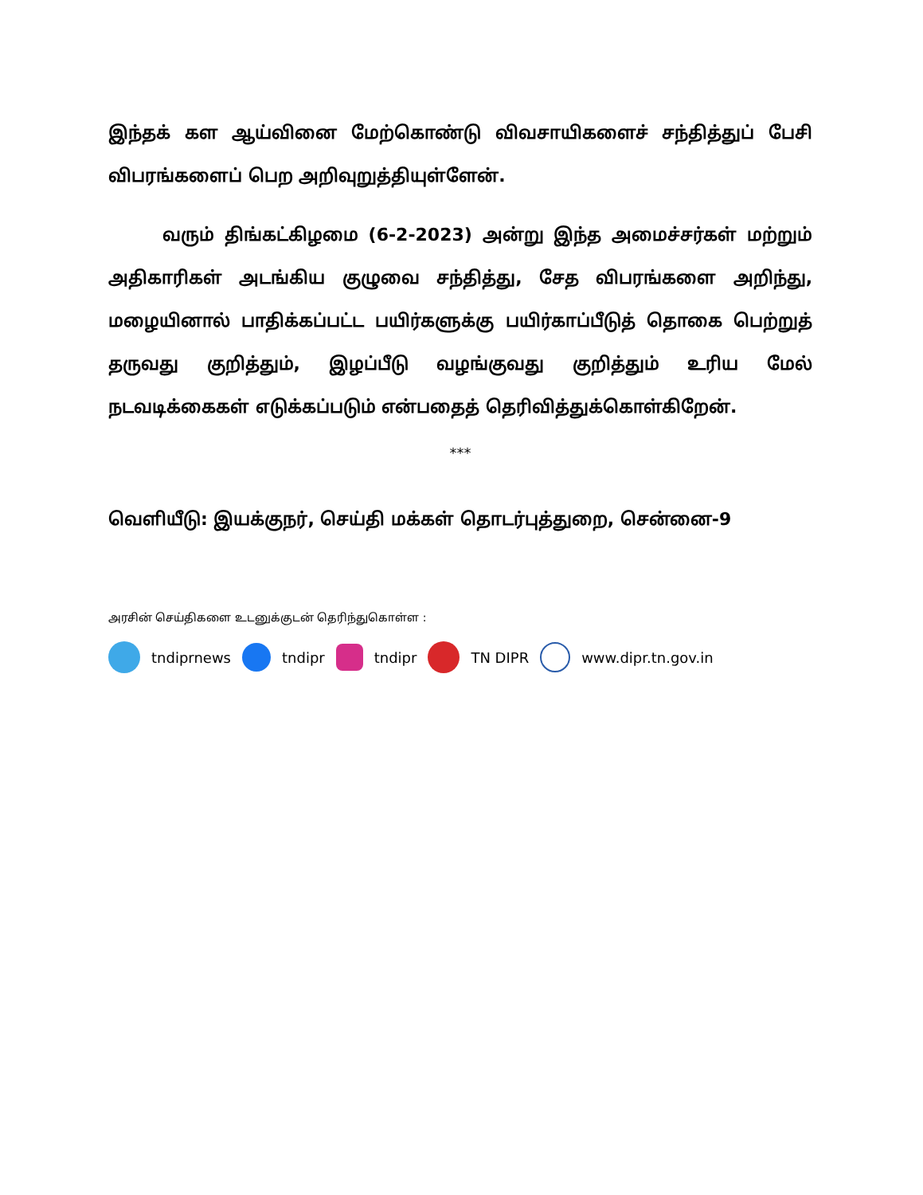இந்தக் கள ஆய்வினை மேற்கொண்டு விவசாயிகளைச் சந்தித்துப் பேசி விபரங்களைப் பெற அறிவுறுத்தியுள்ளேன்.
வரும் திங்கட்கிழமை (6-2-2023) அன்று இந்த அமைச்சர்கள் மற்றும் அதிகாரிகள் அடங்கிய குழுவை சந்தித்து, சேத விபரங்களை அறிந்து, மழையினால் பாதிக்கப்பட்ட பயிர்களுக்கு பயிர்காப்பீடுத் தொகை பெற்றுத் தருவது குறித்தும், இழப்பீடு வழங்குவது குறித்தும் உரிய மேல் நடவடிக்கைகள் எடுக்கப்படும் என்பதைத் தெரிவித்துக்கொள்கிறேன்.
***
வெளியீடு: இயக்குநர், செய்தி மக்கள் தொடர்புத்துறை, சென்னை-9
அரசின் செய்திகளை உடனுக்குடன் தெரிந்துகொள்ள :
tndiprnews tndipr tndipr TN DIPR www.dipr.tn.gov.in